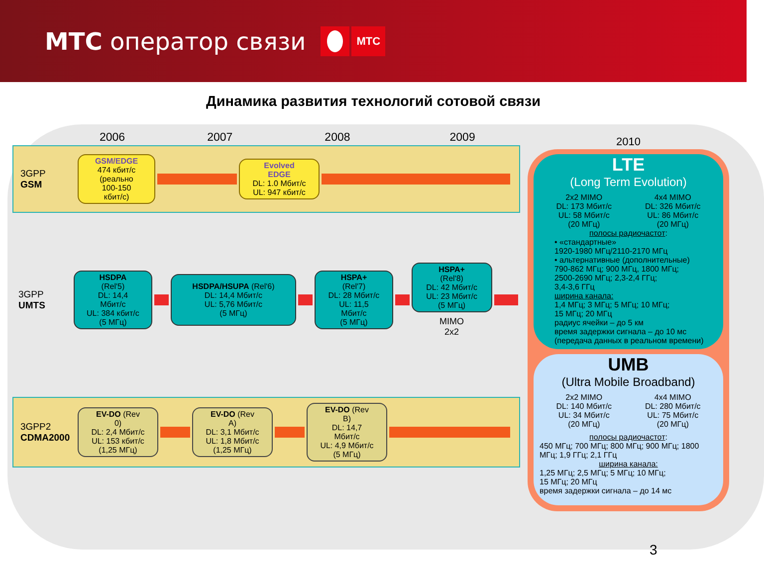МТС оператор связи
МТС
Динамика развития технологий сотовой связи
2006 2007 2008 2009
3GPP
GSM
GSM/EDGE
474 кбит/с
(реально
100-150
кбит/с)
Evolved
EDGE
DL: 1.0 Мбит/с
UL: 947 кбит/с
3GPP
UMTS
HSDPA
(Rel'5)
DL: 14,4
Мбит/с
UL: 384 кбит/с
(5 МГц)
HSDPA/HSUPA (Rel'6)
DL: 14,4 Мбит/с
UL: 5,76 Мбит/с
(5 МГц)
HSPA+
(Rel'7)
DL: 28 Мбит/с
UL: 11,5
Мбит/с
(5 МГц)
HSPA+
(Rel'8)
DL: 42 Мбит/с
UL: 23 Мбит/с
(5 МГц)
MIMO
2x2
3GPP2
CDMA2000
EV-DO (Rev
0)
DL: 2,4 Мбит/с
UL: 153 кбит/с
(1,25 МГц)
EV-DO (Rev
A)
DL: 3,1 Мбит/с
UL: 1,8 Мбит/с
(1,25 МГц)
EV-DO (Rev
B)
DL: 14,7
Мбит/с
UL: 4,9 Мбит/с
(5 МГц)
2010
LTE
(Long Term Evolution)
2x2 MIMO
DL: 173 Мбит/с
UL: 58 Мбит/с
(20 МГц)
4x4 MIMO
DL: 326 Мбит/с
UL: 86 Мбит/с
(20 МГц)
полосы радиочастот:
• «стандартные»
1920-1980 МГц/2110-2170 МГц
• альтернативные (дополнительные)
790-862 МГц; 900 МГц, 1800 МГц;
2500-2690 МГц; 2,3-2,4 ГГц;
3,4-3,6 ГГц
ширина канала:
1,4 МГц; 3 МГц; 5 МГц; 10 МГц;
15 МГц; 20 МГц
радиус ячейки – до 5 км
время задержки сигнала – до 10 мс
(передача данных в реальном времени)
UMB
(Ultra Mobile Broadband)
2x2 MIMO
DL: 140 Мбит/с
UL: 34 Мбит/с
(20 МГц)
4x4 MIMO
DL: 280 Мбит/с
UL: 75 Мбит/с
(20 МГц)
полосы радиочастот:
450 МГц; 700 МГц; 800 МГц; 900 МГц; 1800 МГц; 1,9 ГГц; 2,1 ГГц
ширина канала:
1,25 МГц; 2,5 МГц; 5 МГц; 10 МГц;
15 МГц; 20 МГц
время задержки сигнала – до 14 мс
3